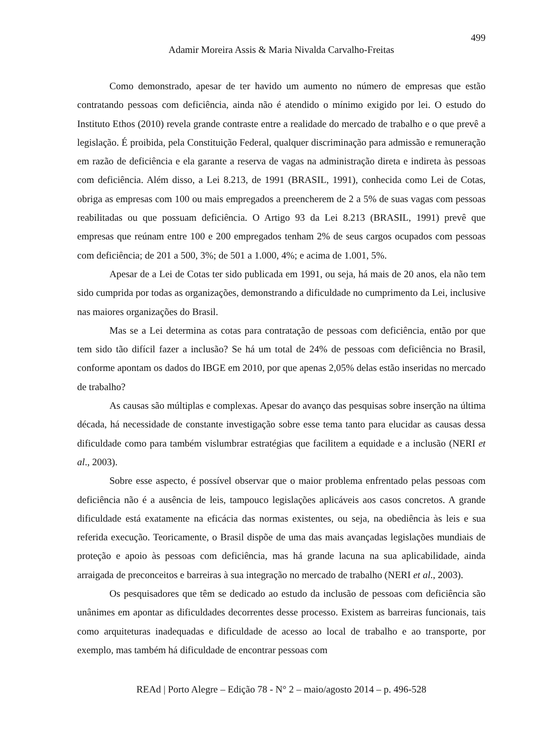499
Adamir Moreira Assis & Maria Nivalda Carvalho-Freitas
Como demonstrado, apesar de ter havido um aumento no número de empresas que estão contratando pessoas com deficiência, ainda não é atendido o mínimo exigido por lei. O estudo do Instituto Ethos (2010) revela grande contraste entre a realidade do mercado de trabalho e o que prevê a legislação. É proibida, pela Constituição Federal, qualquer discriminação para admissão e remuneração em razão de deficiência e ela garante a reserva de vagas na administração direta e indireta às pessoas com deficiência. Além disso, a Lei 8.213, de 1991 (BRASIL, 1991), conhecida como Lei de Cotas, obriga as empresas com 100 ou mais empregados a preencherem de 2 a 5% de suas vagas com pessoas reabilitadas ou que possuam deficiência. O Artigo 93 da Lei 8.213 (BRASIL, 1991) prevê que empresas que reúnam entre 100 e 200 empregados tenham 2% de seus cargos ocupados com pessoas com deficiência; de 201 a 500, 3%; de 501 a 1.000, 4%; e acima de 1.001, 5%.
Apesar de a Lei de Cotas ter sido publicada em 1991, ou seja, há mais de 20 anos, ela não tem sido cumprida por todas as organizações, demonstrando a dificuldade no cumprimento da Lei, inclusive nas maiores organizações do Brasil.
Mas se a Lei determina as cotas para contratação de pessoas com deficiência, então por que tem sido tão difícil fazer a inclusão? Se há um total de 24% de pessoas com deficiência no Brasil, conforme apontam os dados do IBGE em 2010, por que apenas 2,05% delas estão inseridas no mercado de trabalho?
As causas são múltiplas e complexas. Apesar do avanço das pesquisas sobre inserção na última década, há necessidade de constante investigação sobre esse tema tanto para elucidar as causas dessa dificuldade como para também vislumbrar estratégias que facilitem a equidade e a inclusão (NERI et al., 2003).
Sobre esse aspecto, é possível observar que o maior problema enfrentado pelas pessoas com deficiência não é a ausência de leis, tampouco legislações aplicáveis aos casos concretos. A grande dificuldade está exatamente na eficácia das normas existentes, ou seja, na obediência às leis e sua referida execução. Teoricamente, o Brasil dispõe de uma das mais avançadas legislações mundiais de proteção e apoio às pessoas com deficiência, mas há grande lacuna na sua aplicabilidade, ainda arraigada de preconceitos e barreiras à sua integração no mercado de trabalho (NERI et al., 2003).
Os pesquisadores que têm se dedicado ao estudo da inclusão de pessoas com deficiência são unânimes em apontar as dificuldades decorrentes desse processo. Existem as barreiras funcionais, tais como arquiteturas inadequadas e dificuldade de acesso ao local de trabalho e ao transporte, por exemplo, mas também há dificuldade de encontrar pessoas com
REAd | Porto Alegre – Edição 78 - N° 2 – maio/agosto 2014 – p. 496-528